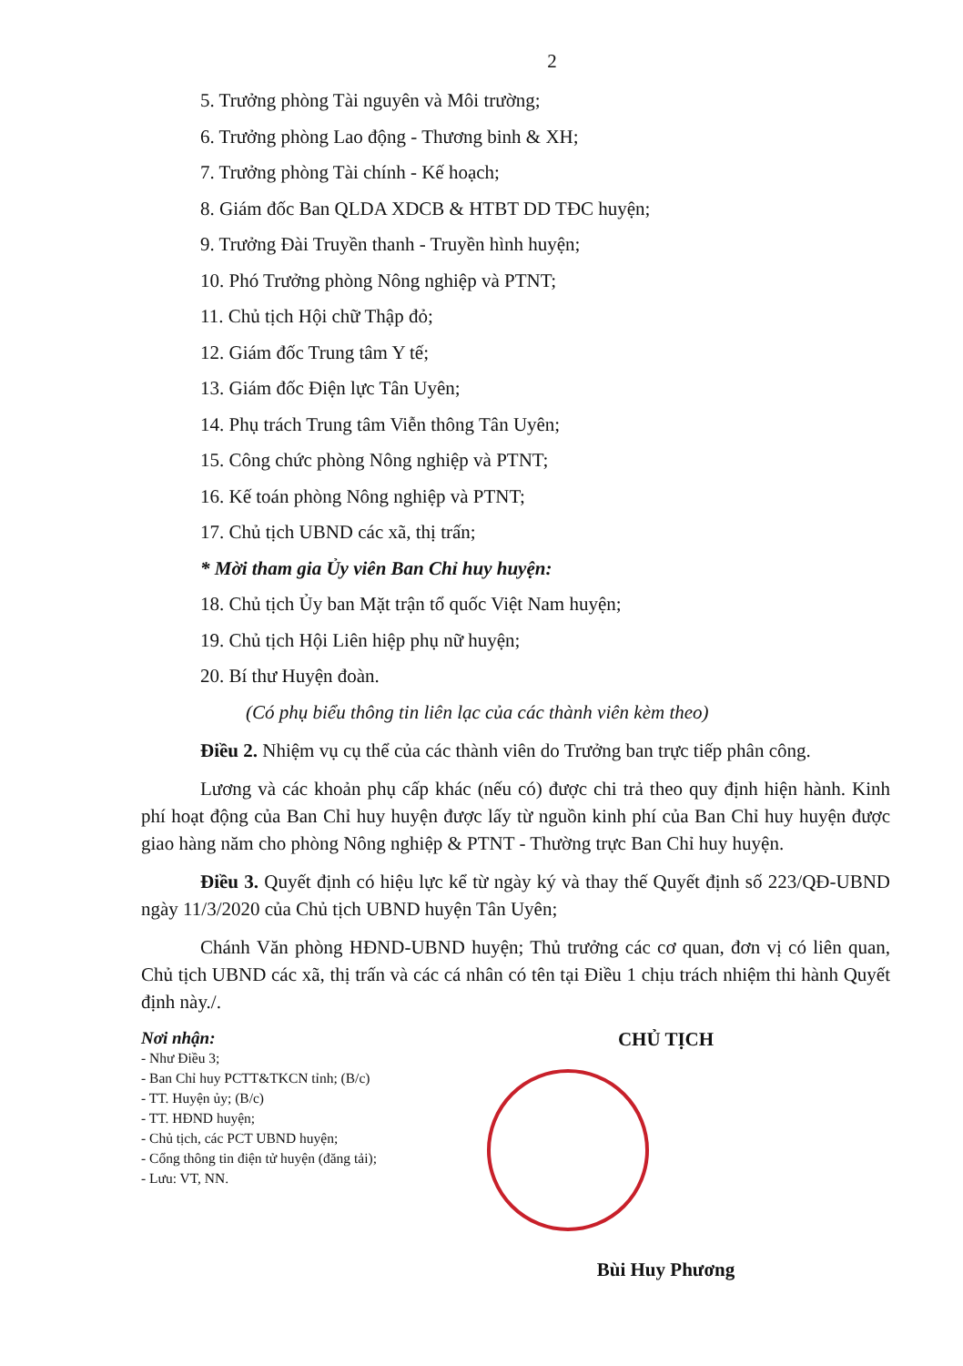2
5. Trưởng phòng Tài nguyên và Môi trường;
6. Trưởng phòng Lao động - Thương binh & XH;
7. Trưởng phòng Tài chính - Kế hoạch;
8. Giám đốc Ban QLDA XDCB & HTBT DD TĐC huyện;
9. Trưởng Đài Truyền thanh - Truyền hình huyện;
10. Phó Trưởng phòng Nông nghiệp và PTNT;
11. Chủ tịch Hội chữ Thập đỏ;
12. Giám đốc Trung tâm Y tế;
13. Giám đốc Điện lực Tân Uyên;
14. Phụ trách Trung tâm Viễn thông Tân Uyên;
15. Công chức phòng Nông nghiệp và PTNT;
16. Kế toán phòng Nông nghiệp và PTNT;
17. Chủ tịch UBND các xã, thị trấn;
* Mời tham gia Ủy viên Ban Chỉ huy huyện:
18. Chủ tịch Ủy ban Mặt trận tổ quốc Việt Nam huyện;
19. Chủ tịch Hội Liên hiệp phụ nữ huyện;
20. Bí thư Huyện đoàn.
(Có phụ biểu thông tin liên lạc của các thành viên kèm theo)
Điều 2. Nhiệm vụ cụ thể của các thành viên do Trưởng ban trực tiếp phân công.
Lương và các khoản phụ cấp khác (nếu có) được chi trả theo quy định hiện hành. Kinh phí hoạt động của Ban Chỉ huy huyện được lấy từ nguồn kinh phí của Ban Chỉ huy huyện được giao hàng năm cho phòng Nông nghiệp & PTNT - Thường trực Ban Chỉ huy huyện.
Điều 3. Quyết định có hiệu lực kể từ ngày ký và thay thế Quyết định số 223/QĐ-UBND ngày 11/3/2020 của Chủ tịch UBND huyện Tân Uyên;
Chánh Văn phòng HĐND-UBND huyện; Thủ trưởng các cơ quan, đơn vị có liên quan, Chủ tịch UBND các xã, thị trấn và các cá nhân có tên tại Điều 1 chịu trách nhiệm thi hành Quyết định này./.
Nơi nhận:
- Như Điều 3;
- Ban Chỉ huy PCTT&TKCN tỉnh; (B/c)
- TT. Huyện ủy; (B/c)
- TT. HĐND huyện;
- Chủ tịch, các PCT UBND huyện;
- Cổng thông tin điện tử huyện (đăng tải);
- Lưu: VT, NN.
CHỦ TỊCH
Bùi Huy Phương